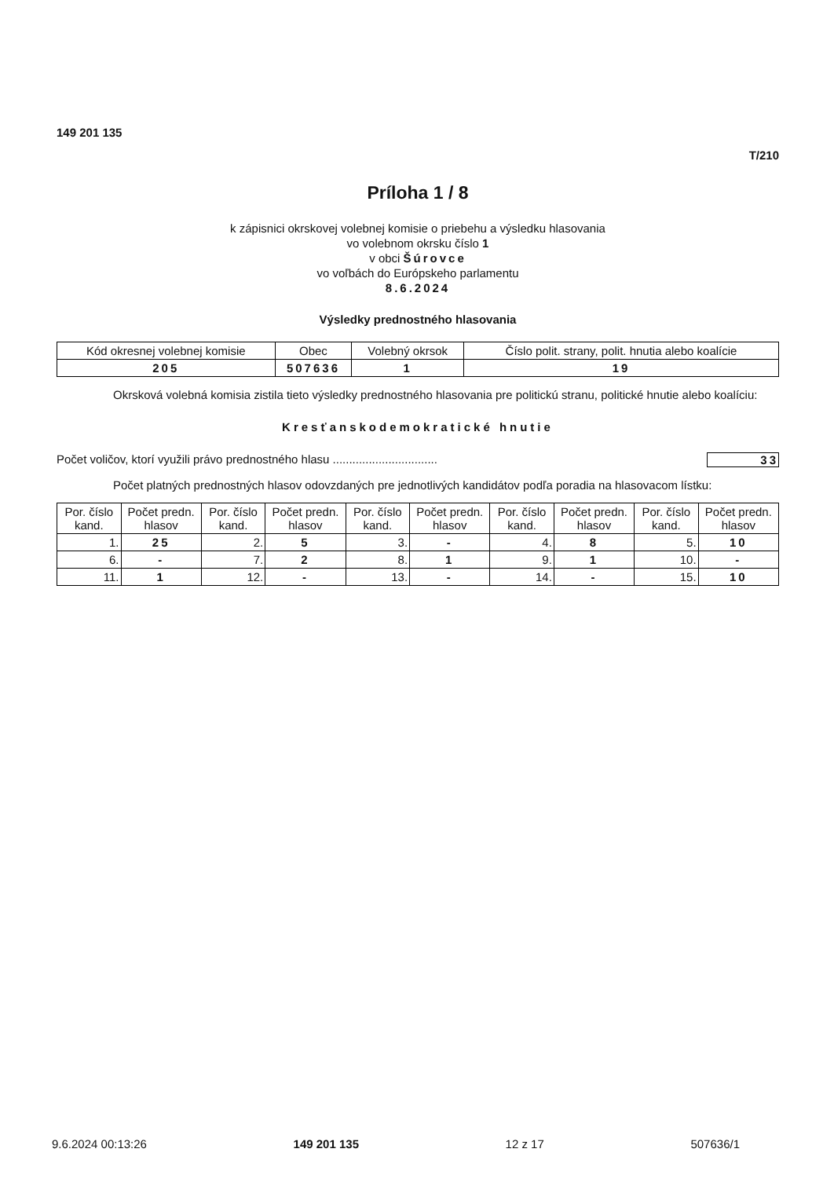149 201 135
T/210
Príloha 1 / 8
k zápisnici okrskovej volebnej komisie o priebehu a výsledku hlasovania
vo volebnom okrsku číslo 1
v obci Šúrovce
vo voľbách do Európskeho parlamentu
8.6.2024
Výsledky prednostného hlasovania
| Kód okresnej volebnej komisie | Obec | Volebný okrsok | Číslo polit. strany, polit. hnutia alebo koalície |
| --- | --- | --- | --- |
| 205 | 507636 | 1 | 19 |
Okrsková volebná komisia zistila tieto výsledky prednostného hlasovania pre politickú stranu, politické hnutie alebo koalíciu:
Kresťanskodemokratické hnutie
Počet voličov, ktorí využili právo prednostného hlasu ................................ 33
Počet platných prednostných hlasov odovzdaných pre jednotlivých kandidátov podľa poradia na hlasovacom lístku:
| Por. číslo kand. | Počet predn. hlasov | Por. číslo kand. | Počet predn. hlasov | Por. číslo kand. | Počet predn. hlasov | Por. číslo kand. | Počet predn. hlasov | Por. číslo kand. | Počet predn. hlasov |
| --- | --- | --- | --- | --- | --- | --- | --- | --- | --- |
| 1. | 25 | 2. | 5 | 3. | - | 4. | 8 | 5. | 10 |
| 6. | - | 7. | 2 | 8. | 1 | 9. | 1 | 10. | - |
| 11. | 1 | 12. | - | 13. | - | 14. | - | 15. | 10 |
9.6.2024 00:13:26 149 201 135 12 z 17 507636/1